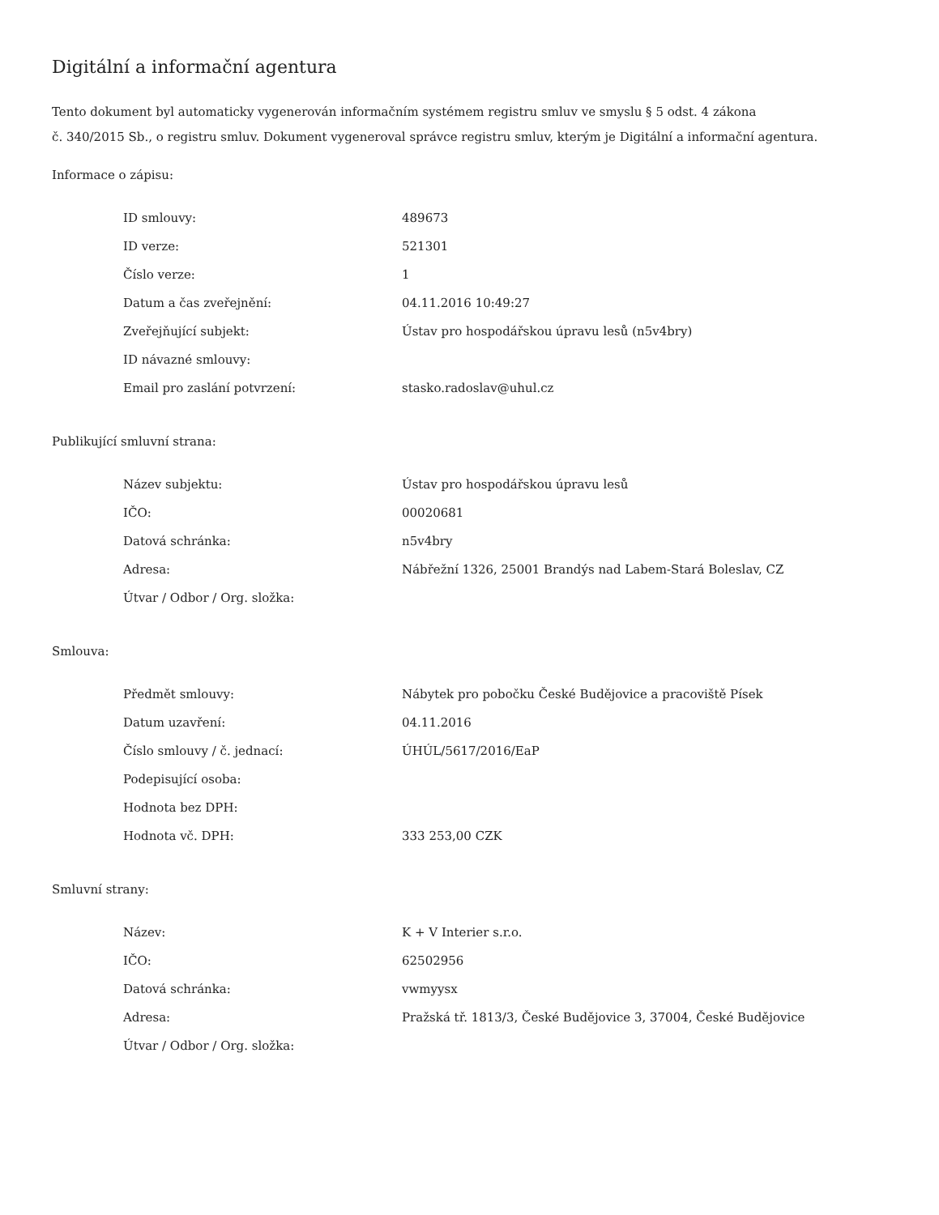Digitální a informační agentura
Tento dokument byl automaticky vygenerován informačním systémem registru smluv ve smyslu § 5 odst. 4 zákona
č. 340/2015 Sb., o registru smluv. Dokument vygeneroval správce registru smluv, kterým je Digitální a informační agentura.
Informace o zápisu:
| ID smlouvy: | 489673 |
| ID verze: | 521301 |
| Číslo verze: | 1 |
| Datum a čas zveřejnění: | 04.11.2016 10:49:27 |
| Zveřejňující subjekt: | Ústav pro hospodářskou úpravu lesů (n5v4bry) |
| ID návazné smlouvy: | |
| Email pro zaslání potvrzení: | stasko.radoslav@uhul.cz |
Publikující smluvní strana:
| Název subjektu: | Ústav pro hospodářskou úpravu lesů |
| IČO: | 00020681 |
| Datová schránka: | n5v4bry |
| Adresa: | Nábřežní 1326, 25001 Brandýs nad Labem-Stará Boleslav, CZ |
| Útvar / Odbor / Org. složka: | |
Smlouva:
| Předmět smlouvy: | Nábytek pro pobočku České Budějovice a pracoviště Písek |
| Datum uzavření: | 04.11.2016 |
| Číslo smlouvy / č. jednací: | ÚHÚL/5617/2016/EaP |
| Podepisující osoba: | |
| Hodnota bez DPH: | |
| Hodnota vč. DPH: | 333 253,00 CZK |
Smluvní strany:
| Název: | K + V Interier s.r.o. |
| IČO: | 62502956 |
| Datová schránka: | vwmyysx |
| Adresa: | Pražská tř. 1813/3, České Budějovice 3, 37004, České Budějovice |
| Útvar / Odbor / Org. složka: | |